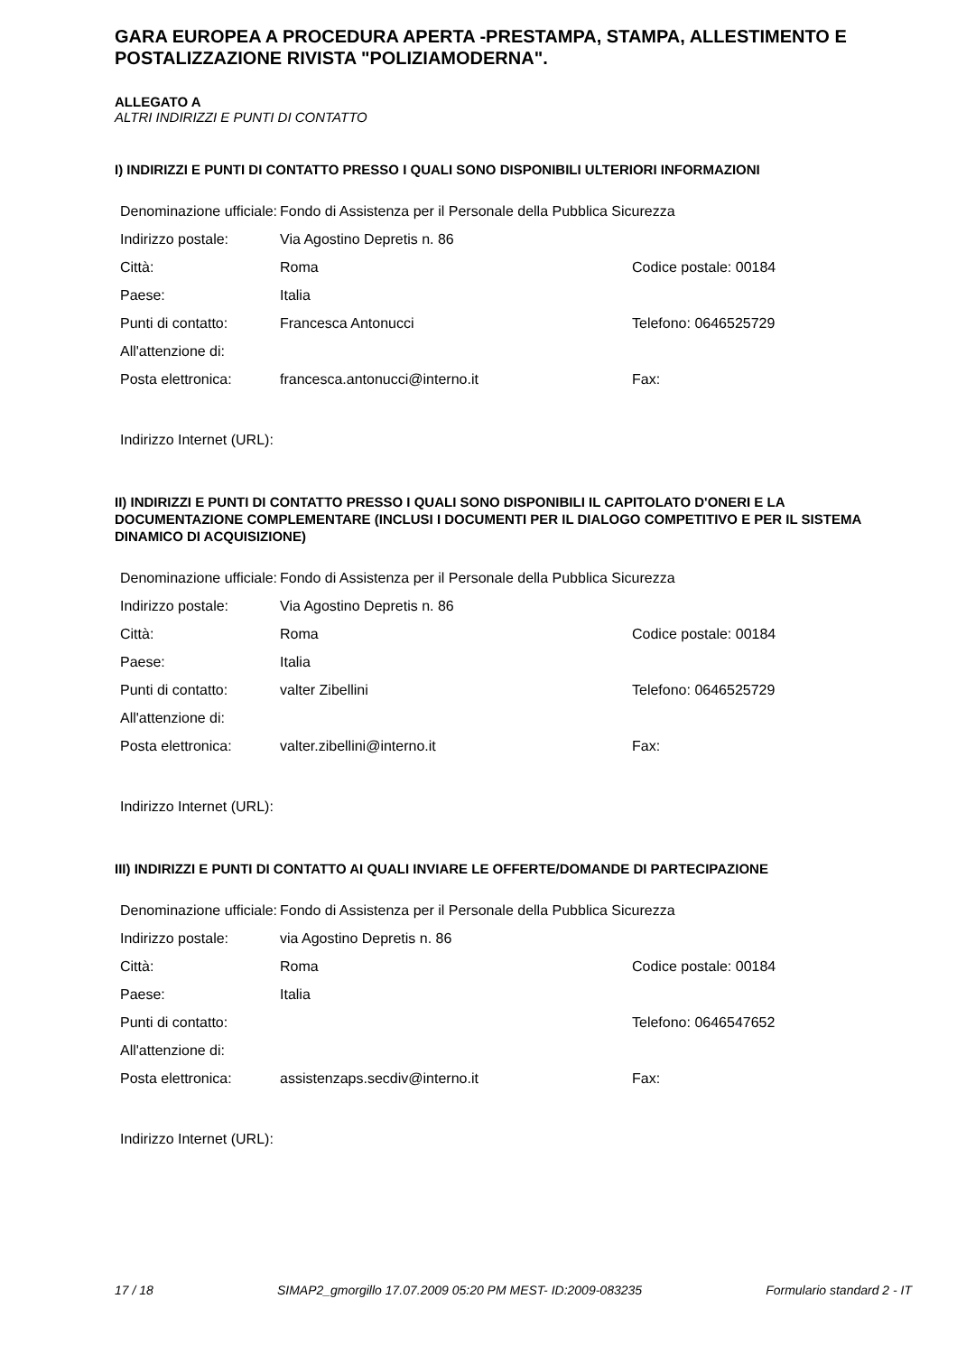GARA EUROPEA A PROCEDURA APERTA -PRESTAMPA, STAMPA, ALLESTIMENTO E POSTALIZZAZIONE RIVISTA "POLIZIAMODERNA".
ALLEGATO A
ALTRI INDIRIZZI E PUNTI DI CONTATTO
I) INDIRIZZI E PUNTI DI CONTATTO PRESSO I QUALI SONO DISPONIBILI ULTERIORI INFORMAZIONI
| Denominazione ufficiale: | Fondo di Assistenza per il Personale della Pubblica Sicurezza | |
| Indirizzo postale: | Via Agostino Depretis n. 86 | |
| Città: | Roma | Codice postale: 00184 |
| Paese: | Italia | |
| Punti di contatto: | Francesca Antonucci | Telefono: 0646525729 |
| All'attenzione di: | | |
| Posta elettronica: | francesca.antonucci@interno.it | Fax: |
Indirizzo Internet (URL):
II) INDIRIZZI E PUNTI DI CONTATTO PRESSO I QUALI SONO DISPONIBILI IL CAPITOLATO D'ONERI E LA DOCUMENTAZIONE COMPLEMENTARE (INCLUSI I DOCUMENTI PER IL DIALOGO COMPETITIVO E PER IL SISTEMA DINAMICO DI ACQUISIZIONE)
| Denominazione ufficiale: | Fondo di Assistenza per il Personale della Pubblica Sicurezza | |
| Indirizzo postale: | Via Agostino Depretis n. 86 | |
| Città: | Roma | Codice postale: 00184 |
| Paese: | Italia | |
| Punti di contatto: | valter Zibellini | Telefono: 0646525729 |
| All'attenzione di: | | |
| Posta elettronica: | valter.zibellini@interno.it | Fax: |
Indirizzo Internet (URL):
III) INDIRIZZI E PUNTI DI CONTATTO AI QUALI INVIARE LE OFFERTE/DOMANDE DI PARTECIPAZIONE
| Denominazione ufficiale: | Fondo di Assistenza per il Personale della Pubblica Sicurezza | |
| Indirizzo postale: | via Agostino Depretis n. 86 | |
| Città: | Roma | Codice postale: 00184 |
| Paese: | Italia | |
| Punti di contatto: | | Telefono: 0646547652 |
| All'attenzione di: | | |
| Posta elettronica: | assistenzaps.secdiv@interno.it | Fax: |
Indirizzo Internet (URL):
17 / 18 SIMAP2_gmorgillo 17.07.2009 05:20 PM MEST- ID:2009-083235 Formulario standard 2 - IT